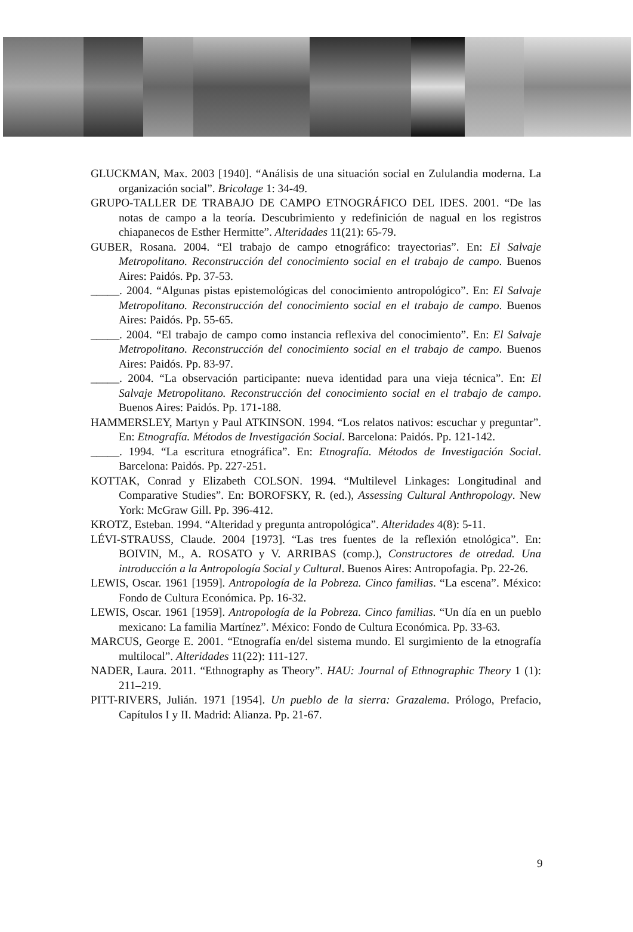GLUCKMAN, Max. 2003 [1940]. “Análisis de una situación social en Zululandia moderna. La organización social”. Bricolage 1: 34-49.
GRUPO-TALLER DE TRABAJO DE CAMPO ETNOGRÁFICO DEL IDES. 2001. “De las notas de campo a la teoría. Descubrimiento y redefinición de nagual en los registros chiapanecos de Esther Hermitte”. Alteridades 11(21): 65-79.
GUBER, Rosana. 2004. “El trabajo de campo etnográfico: trayectorias”. En: El Salvaje Metropolitano. Reconstrucción del conocimiento social en el trabajo de campo. Buenos Aires: Paidós. Pp. 37-53.
_____. 2004. “Algunas pistas epistemológicas del conocimiento antropológico”. En: El Salvaje Metropolitano. Reconstrucción del conocimiento social en el trabajo de campo. Buenos Aires: Paidós. Pp. 55-65.
_____. 2004. “El trabajo de campo como instancia reflexiva del conocimiento”. En: El Salvaje Metropolitano. Reconstrucción del conocimiento social en el trabajo de campo. Buenos Aires: Paidós. Pp. 83-97.
_____. 2004. “La observación participante: nueva identidad para una vieja técnica”. En: El Salvaje Metropolitano. Reconstrucción del conocimiento social en el trabajo de campo. Buenos Aires: Paidós. Pp. 171-188.
HAMMERSLEY, Martyn y Paul ATKINSON. 1994. “Los relatos nativos: escuchar y preguntar”. En: Etnografía. Métodos de Investigación Social. Barcelona: Paidós. Pp. 121-142.
_____. 1994. “La escritura etnográfica”. En: Etnografía. Métodos de Investigación Social. Barcelona: Paidós. Pp. 227-251.
KOTTAK, Conrad y Elizabeth COLSON. 1994. “Multilevel Linkages: Longitudinal and Comparative Studies”. En: BOROFSKY, R. (ed.), Assessing Cultural Anthropology. New York: McGraw Gill. Pp. 396-412.
KROTZ, Esteban. 1994. “Alteridad y pregunta antropológica”. Alteridades 4(8): 5-11.
LÉVI-STRAUSS, Claude. 2004 [1973]. “Las tres fuentes de la reflexión etnológica”. En: BOIVIN, M., A. ROSATO y V. ARRIBAS (comp.), Constructores de otredad. Una introducción a la Antropología Social y Cultural. Buenos Aires: Antropofagia. Pp. 22-26.
LEWIS, Oscar. 1961 [1959]. Antropología de la Pobreza. Cinco familias. “La escena”. México: Fondo de Cultura Económica. Pp. 16-32.
LEWIS, Oscar. 1961 [1959]. Antropología de la Pobreza. Cinco familias. “Un día en un pueblo mexicano: La familia Martínez”. México: Fondo de Cultura Económica. Pp. 33-63.
MARCUS, George E. 2001. “Etnografía en/del sistema mundo. El surgimiento de la etnografía multilocal”. Alteridades 11(22): 111-127.
NADER, Laura. 2011. “Ethnography as Theory”. HAU: Journal of Ethnographic Theory 1 (1): 211–219.
PITT-RIVERS, Julián. 1971 [1954]. Un pueblo de la sierra: Grazalema. Prólogo, Prefacio, Capítulos I y II. Madrid: Alianza. Pp. 21-67.
9